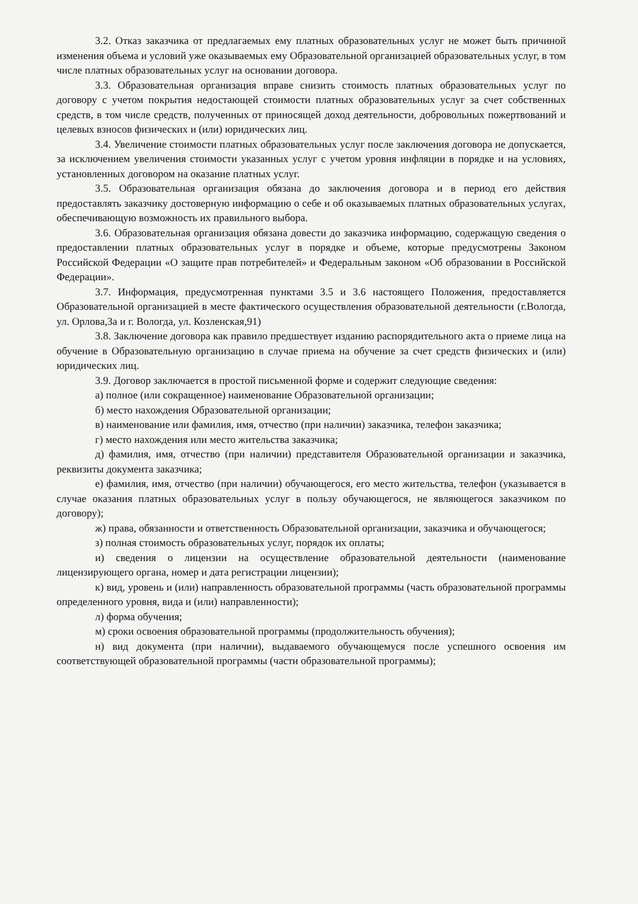3.2. Отказ заказчика от предлагаемых ему платных образовательных услуг не может быть причиной изменения объема и условий уже оказываемых ему Образовательной организацией образовательных услуг, в том числе платных образовательных услуг на основании договора.
3.3. Образовательная организация вправе снизить стоимость платных образовательных услуг по договору с учетом покрытия недостающей стоимости платных образовательных услуг за счет собственных средств, в том числе средств, полученных от приносящей доход деятельности, добровольных пожертвований и целевых взносов физических и (или) юридических лиц.
3.4. Увеличение стоимости платных образовательных услуг после заключения договора не допускается, за исключением увеличения стоимости указанных услуг с учетом уровня инфляции в порядке и на условиях, установленных договором на оказание платных услуг.
3.5. Образовательная организация обязана до заключения договора и в период его действия предоставлять заказчику достоверную информацию о себе и об оказываемых платных образовательных услугах, обеспечивающую возможность их правильного выбора.
3.6. Образовательная организация обязана довести до заказчика информацию, содержащую сведения о предоставлении платных образовательных услуг в порядке и объеме, которые предусмотрены Законом Российской Федерации «О защите прав потребителей» и Федеральным законом «Об образовании в Российской Федерации».
3.7. Информация, предусмотренная пунктами 3.5 и 3.6 настоящего Положения, предоставляется Образовательной организацией в месте фактического осуществления образовательной деятельности (г.Вологда, ул. Орлова,3а и г. Вологда, ул. Козленская,91)
3.8. Заключение договора как правило предшествует изданию распорядительного акта о приеме лица на обучение в Образовательную организацию в случае приема на обучение за счет средств физических и (или) юридических лиц.
3.9. Договор заключается в простой письменной форме и содержит следующие сведения:
а) полное (или сокращенное) наименование Образовательной организации;
б) место нахождения Образовательной организации;
в) наименование или фамилия, имя, отчество (при наличии) заказчика, телефон заказчика;
г) место нахождения или место жительства заказчика;
д) фамилия, имя, отчество (при наличии) представителя Образовательной организации и заказчика, реквизиты документа заказчика;
е) фамилия, имя, отчество (при наличии) обучающегося, его место жительства, телефон (указывается в случае оказания платных образовательных услуг в пользу обучающегося, не являющегося заказчиком по договору);
ж) права, обязанности и ответственность Образовательной организации, заказчика и обучающегося;
з) полная стоимость образовательных услуг, порядок их оплаты;
и) сведения о лицензии на осуществление образовательной деятельности (наименование лицензирующего органа, номер и дата регистрации лицензии);
к) вид, уровень и (или) направленность образовательной программы (часть образовательной программы определенного уровня, вида и (или) направленности);
л) форма обучения;
м) сроки освоения образовательной программы (продолжительность обучения);
н) вид документа (при наличии), выдаваемого обучающемуся после успешного освоения им соответствующей образовательной программы (части образовательной программы);